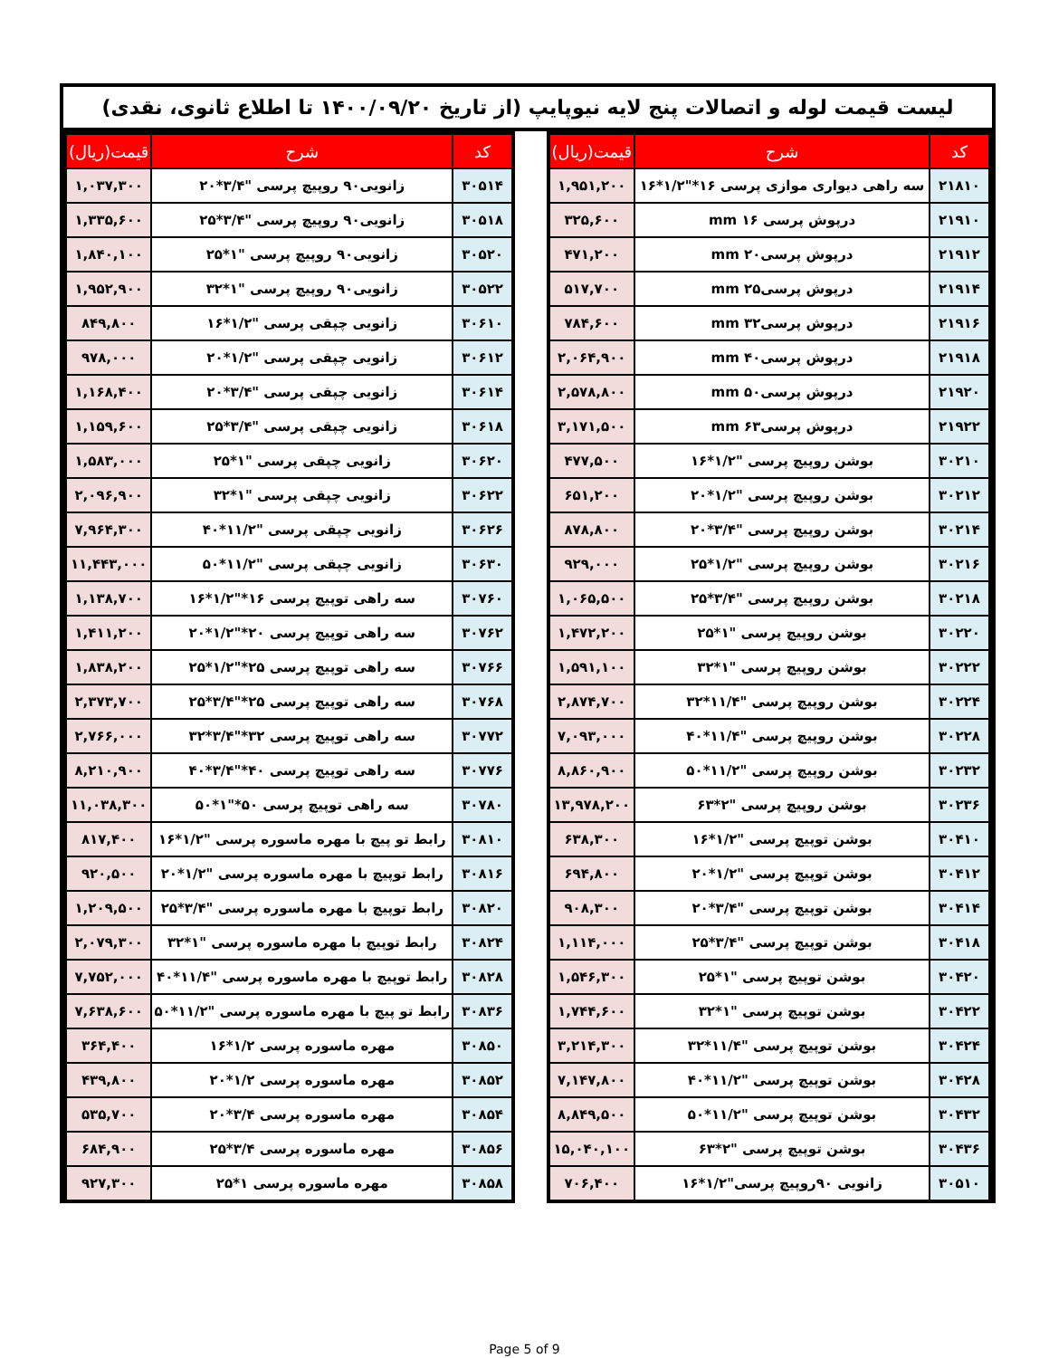لیست قیمت لوله و اتصالات پنج لایه نیوپایپ (از تاریخ ۱۴۰۰/۰۹/۲۰ تا اطلاع ثانوی، نقدی)
| کد | شرح | قیمت(ریال) |
| --- | --- | --- |
| ۲۱۸۱۰ | سه راهی دیواری موازی پرسی ۱۶*"۱/۲*۱۶ | ۱,۹۵۱,۲۰۰ |
| ۲۱۹۱۰ | درپوش پرسی ۱۶ mm | ۳۲۵,۶۰۰ |
| ۲۱۹۱۲ | درپوش پرسی۲۰ mm | ۴۷۱,۲۰۰ |
| ۲۱۹۱۴ | درپوش پرسی۲۵ mm | ۵۱۷,۷۰۰ |
| ۲۱۹۱۶ | درپوش پرسی۳۲ mm | ۷۸۴,۶۰۰ |
| ۲۱۹۱۸ | درپوش پرسی۴۰ mm | ۲,۰۶۴,۹۰۰ |
| ۲۱۹۲۰ | درپوش پرسی۵۰ mm | ۲,۵۷۸,۸۰۰ |
| ۲۱۹۲۲ | درپوش پرسی۶۳ mm | ۳,۱۷۱,۵۰۰ |
| ۳۰۲۱۰ | بوشن روپیچ پرسی "۱/۲*۱۶ | ۴۷۷,۵۰۰ |
| ۳۰۲۱۲ | بوشن روپیچ پرسی "۱/۲*۲۰ | ۶۵۱,۲۰۰ |
| ۳۰۲۱۴ | بوشن روپیچ پرسی "۳/۴*۲۰ | ۸۷۸,۸۰۰ |
| ۳۰۲۱۶ | بوشن روپیچ پرسی "۱/۲*۲۵ | ۹۲۹,۰۰۰ |
| ۳۰۲۱۸ | بوشن روپیچ پرسی "۳/۴*۲۵ | ۱,۰۶۵,۵۰۰ |
| ۳۰۲۲۰ | بوشن روپیچ پرسی "۱*۲۵ | ۱,۴۷۲,۲۰۰ |
| ۳۰۲۲۲ | بوشن روپیچ پرسی "۱*۳۲ | ۱,۵۹۱,۱۰۰ |
| ۳۰۲۲۴ | بوشن روپیچ پرسی "۱۱/۴*۳۲ | ۲,۸۷۴,۷۰۰ |
| ۳۰۲۲۸ | بوشن روپیچ پرسی "۱۱/۴*۴۰ | ۷,۰۹۳,۰۰۰ |
| ۳۰۲۳۲ | بوشن روپیچ پرسی "۱۱/۲*۵۰ | ۸,۸۶۰,۹۰۰ |
| ۳۰۲۳۶ | بوشن روپیچ پرسی "۲*۶۳ | ۱۳,۹۷۸,۲۰۰ |
| ۳۰۴۱۰ | بوشن توپیچ پرسی "۱/۲*۱۶ | ۶۳۸,۳۰۰ |
| ۳۰۴۱۲ | بوشن توپیچ پرسی "۱/۲*۲۰ | ۶۹۴,۸۰۰ |
| ۳۰۴۱۴ | بوشن توپیچ پرسی "۳/۴*۲۰ | ۹۰۸,۳۰۰ |
| ۳۰۴۱۸ | بوشن توپیچ پرسی "۳/۴*۲۵ | ۱,۱۱۴,۰۰۰ |
| ۳۰۴۲۰ | بوشن توپیچ پرسی "۱*۲۵ | ۱,۵۴۶,۳۰۰ |
| ۳۰۴۲۲ | بوشن توپیچ پرسی "۱*۳۲ | ۱,۷۴۴,۶۰۰ |
| ۳۰۴۲۴ | بوشن توپیچ پرسی "۱۱/۴*۳۲ | ۳,۲۱۴,۳۰۰ |
| ۳۰۴۲۸ | بوشن توپیچ پرسی "۱۱/۲*۴۰ | ۷,۱۴۷,۸۰۰ |
| ۳۰۴۳۲ | بوشن توپیچ پرسی "۱۱/۲*۵۰ | ۸,۸۴۹,۵۰۰ |
| ۳۰۴۳۶ | بوشن توپیچ پرسی "۲*۶۳ | ۱۵,۰۴۰,۱۰۰ |
| ۳۰۵۱۰ | زانویی ۹۰روپیچ پرسی"۱/۲*۱۶ | ۷۰۶,۴۰۰ |
| کد | شرح | قیمت(ریال) |
| --- | --- | --- |
| ۳۰۵۱۴ | زانویی۹۰ روپیچ پرسی "۳/۴*۲۰ | ۱,۰۳۷,۳۰۰ |
| ۳۰۵۱۸ | زانویی۹۰ روپیچ پرسی "۳/۴*۲۵ | ۱,۳۳۵,۶۰۰ |
| ۳۰۵۲۰ | زانویی۹۰ روپیچ پرسی "۱*۲۵ | ۱,۸۴۰,۱۰۰ |
| ۳۰۵۲۲ | زانویی۹۰ روپیچ پرسی "۱*۳۲ | ۱,۹۵۲,۹۰۰ |
| ۳۰۶۱۰ | زانویی چپقی پرسی "۱/۲*۱۶ | ۸۴۹,۸۰۰ |
| ۳۰۶۱۲ | زانویی چپقی پرسی "۱/۲*۲۰ | ۹۷۸,۰۰۰ |
| ۳۰۶۱۴ | زانویی چپقی پرسی "۳/۴*۲۰ | ۱,۱۶۸,۴۰۰ |
| ۳۰۶۱۸ | زانویی چپقی پرسی "۳/۴*۲۵ | ۱,۱۵۹,۶۰۰ |
| ۳۰۶۲۰ | زانویی چپقی پرسی "۱*۲۵ | ۱,۵۸۳,۰۰۰ |
| ۳۰۶۲۲ | زانویی چپقی پرسی "۱*۳۲ | ۲,۰۹۶,۹۰۰ |
| ۳۰۶۲۶ | زانویی چپقی پرسی "۱۱/۲*۴۰ | ۷,۹۶۴,۳۰۰ |
| ۳۰۶۳۰ | زانویی چپقی پرسی "۱۱/۲*۵۰ | ۱۱,۴۴۳,۰۰۰ |
| ۳۰۷۶۰ | سه راهی توپیچ پرسی ۱۶*"۱/۲*۱۶ | ۱,۱۳۸,۷۰۰ |
| ۳۰۷۶۲ | سه راهی توپیچ پرسی ۲۰*"۱/۲*۲۰ | ۱,۴۱۱,۲۰۰ |
| ۳۰۷۶۶ | سه راهی توپیچ پرسی ۲۵*"۱/۲*۲۵ | ۱,۸۳۸,۲۰۰ |
| ۳۰۷۶۸ | سه راهی توپیچ پرسی ۲۵*"۳/۴*۲۵ | ۲,۳۷۳,۷۰۰ |
| ۳۰۷۷۲ | سه راهی توپیچ پرسی ۳۲*"۳/۴*۳۲ | ۲,۷۶۶,۰۰۰ |
| ۳۰۷۷۶ | سه راهی توپیچ پرسی ۴۰*"۳/۴*۴۰ | ۸,۲۱۰,۹۰۰ |
| ۳۰۷۸۰ | سه راهی توپیچ پرسی ۵۰*"۱*۵۰ | ۱۱,۰۳۸,۳۰۰ |
| ۳۰۸۱۰ | رابط تو پیچ با مهره ماسوره پرسی "۱/۲*۱۶ | ۸۱۷,۴۰۰ |
| ۳۰۸۱۶ | رابط توپیچ با مهره ماسوره پرسی "۱/۲*۲۰ | ۹۲۰,۵۰۰ |
| ۳۰۸۲۰ | رابط توپیچ با مهره ماسوره پرسی "۳/۴*۲۵ | ۱,۲۰۹,۵۰۰ |
| ۳۰۸۲۴ | رابط توپیچ با مهره ماسوره پرسی "۱*۳۲ | ۲,۰۷۹,۳۰۰ |
| ۳۰۸۲۸ | رابط توپیچ با مهره ماسوره پرسی "۱۱/۴*۴۰ | ۷,۷۵۲,۰۰۰ |
| ۳۰۸۳۶ | رابط تو پیچ با مهره ماسوره پرسی "۱۱/۲*۵۰ | ۷,۶۳۸,۶۰۰ |
| ۳۰۸۵۰ | مهره ماسوره پرسی ۱/۲*۱۶ | ۳۶۴,۴۰۰ |
| ۳۰۸۵۲ | مهره ماسوره پرسی ۱/۲*۲۰ | ۴۳۹,۸۰۰ |
| ۳۰۸۵۴ | مهره ماسوره پرسی ۳/۴*۲۰ | ۵۳۵,۷۰۰ |
| ۳۰۸۵۶ | مهره ماسوره پرسی ۳/۴*۲۵ | ۶۸۴,۹۰۰ |
| ۳۰۸۵۸ | مهره ماسوره پرسی ۱*۲۵ | ۹۲۷,۳۰۰ |
Page 5 of 9